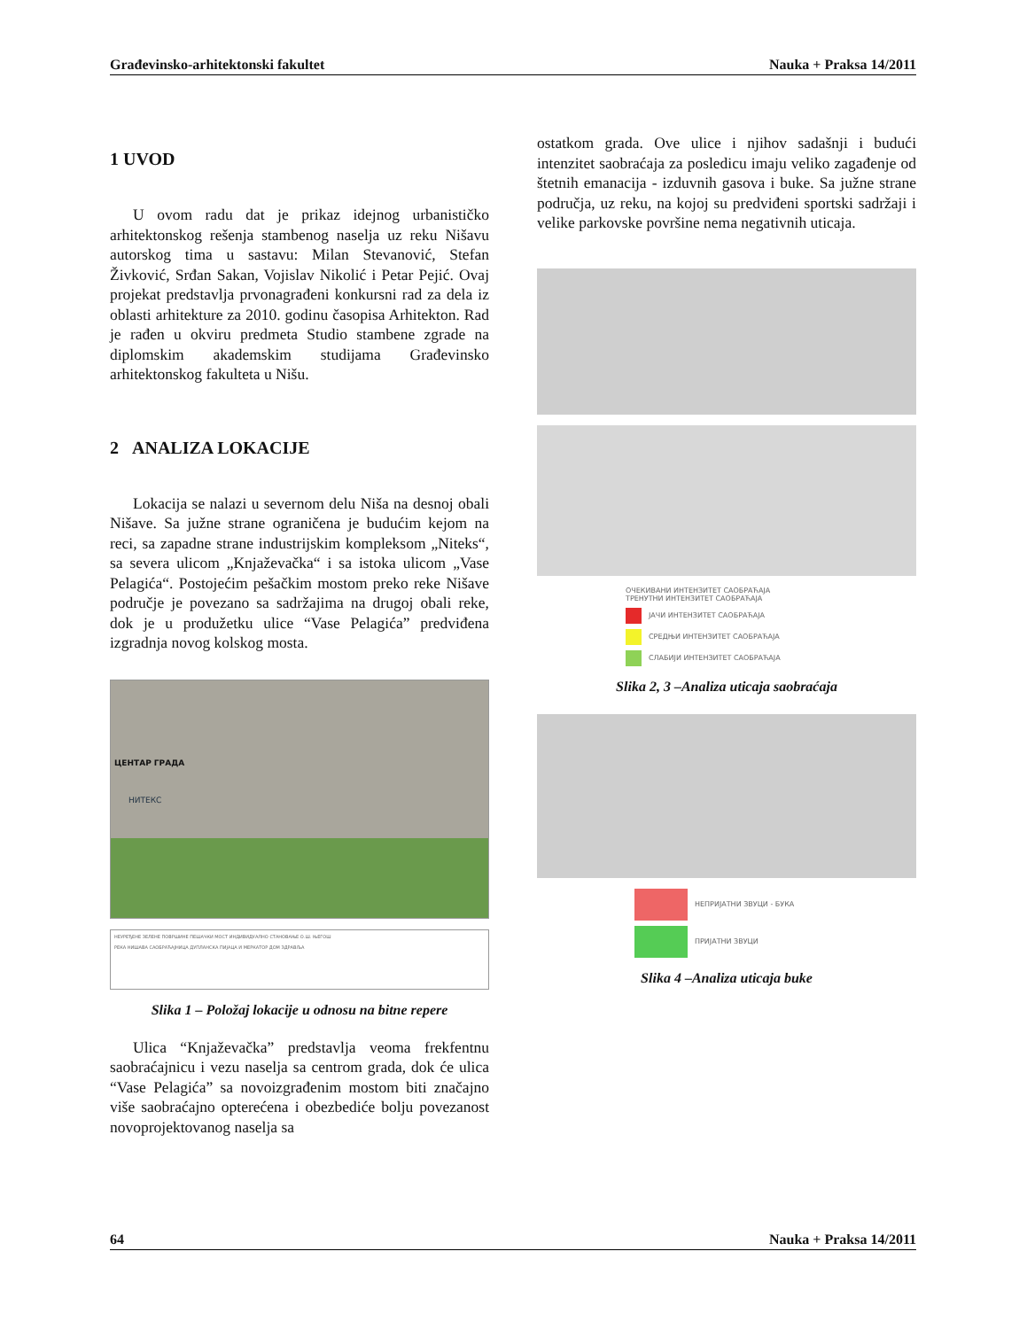Građevinsko-arhitektonski fakultet Nauka + Praksa 14/2011
1 UVOD
U ovom radu dat je prikaz idejnog urbanističko arhitektonskog rešenja stambenog naselja uz reku Nišavu autorskog tima u sastavu: Milan Stevanović, Stefan Živković, Srđan Sakan, Vojislav Nikolić i Petar Pejić. Ovaj projekat predstavlja prvonagrađeni konkursni rad za dela iz oblasti arhitekture za 2010. godinu časopisa Arhitekton. Rad je rađen u okviru predmeta Studio stambene zgrade na diplomskim akademskim studijama Građevinsko arhitektonskog fakulteta u Nišu.
2 ANALIZA LOKACIJE
Lokacija se nalazi u severnom delu Niša na desnoj obali Nišave. Sa južne strane ograničena je budućim kejom na reci, sa zapadne strane industrijskim kompleksom „Niteks“, sa severa ulicom „Knjaževačka“ i sa istoka ulicom „Vase Pelagića“. Postojećim pešačkim mostom preko reke Nišave područje je povezano sa sadržajima na drugoj obali reke, dok je u produžetku ulice “Vase Pelagića” predviđena izgradnja novog kolskog mosta.
ЦЕНТАР ГРАДА
НИТЕКС
НЕУРЕЂЕНЕ ЗЕЛЕНЕ ПОВРШИНЕ ПЕШАЧКИ МОСТ ИНДИВИДУАЛНО СТАНОВАЊЕ О.Ш. ЊЕГОШ
РЕКА НИШАВА САОБРАЋАЈНИЦА ДУПЛАНСКА ПИЈАЦА И МЕРКАТОР ДОМ ЗДРАВЉА
Slika 1 – Položaj lokacije u odnosu na bitne repere
Ulica “Knjaževačka” predstavlja veoma frekfentnu saobraćajnicu i vezu naselja sa centrom grada, dok će ulica “Vase Pelagića” sa novoizgrađenim mostom biti značajno više saobraćajno opterećena i obezbediće bolju povezanost novoprojektovanog naselja sa
ostatkom grada. Ove ulice i njihov sadašnji i budući intenzitet saobraćaja za posledicu imaju veliko zagađenje od štetnih emanacija - izduvnih gasova i buke. Sa južne strane područja, uz reku, na kojoj su predviđeni sportski sadržaji i velike parkovske površine nema negativnih uticaja.
ОЧЕКИВАНИ ИНТЕНЗИТЕТ САОБРАЋАЈА
ТРЕНУТНИ ИНТЕНЗИТЕТ САОБРАЋАЈА
ЈАЧИ ИНТЕНЗИТЕТ САОБРАЋАЈА
СРЕДЊИ ИНТЕНЗИТЕТ САОБРАЋАЈА
СЛАБИЈИ ИНТЕНЗИТЕТ САОБРАЋАЈА
Slika 2, 3 –Analiza uticaja saobraćaja
НЕПРИЈАТНИ ЗВУЦИ - БУКА
ПРИЈАТНИ ЗВУЦИ
Slika 4 –Analiza uticaja buke
64 Nauka + Praksa 14/2011